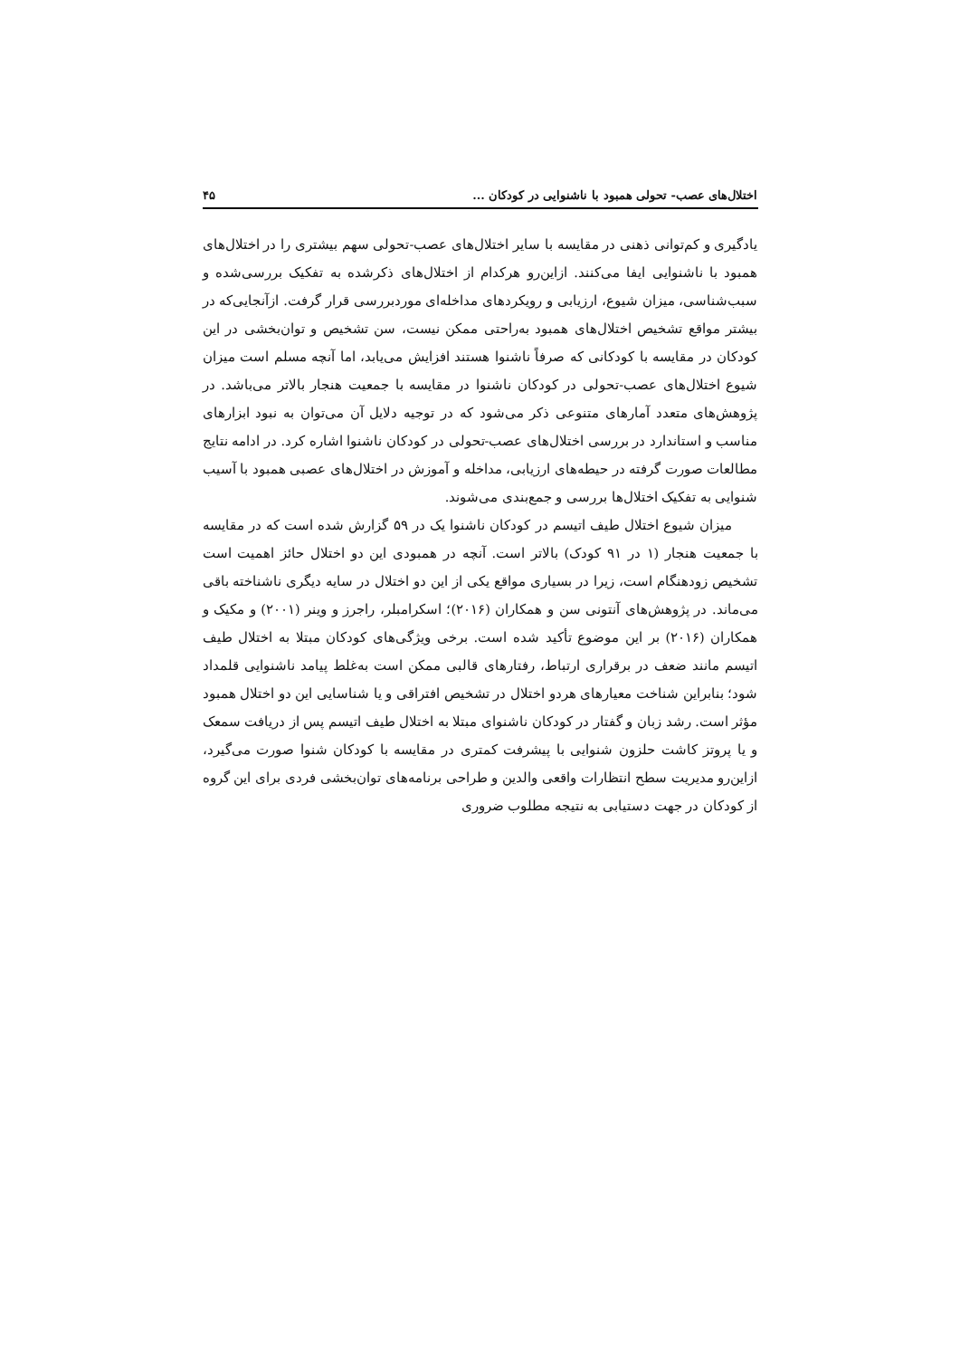اختلال‌های عصب- تحولی همبود با ناشنوایی در کودکان ... ۴۵
یادگیری و کم‌توانی ذهنی در مقایسه با سایر اختلال‌های عصب-تحولی سهم بیشتری را در اختلال‌های همبود با ناشنوایی ایفا می‌کنند. ازاین‌رو هرکدام از اختلال‌های ذکرشده به تفکیک بررسی‌شده و سبب‌شناسی، میزان شیوع، ارزیابی و رویکردهای مداخله‌ای موردبررسی قرار گرفت. ازآنجایی‌که در بیشتر مواقع تشخیص اختلال‌های همبود به‌راحتی ممکن نیست، سن تشخیص و توان‌بخشی در این کودکان در مقایسه با کودکانی که صرفاً ناشنوا هستند افزایش می‌یابد، اما آنچه مسلم است میزان شیوع اختلال‌های عصب-تحولی در کودکان ناشنوا در مقایسه با جمعیت هنجار بالاتر می‌باشد. در پژوهش‌های متعدد آمارهای متنوعی ذکر می‌شود که در توجیه دلایل آن می‌توان به نبود ابزارهای مناسب و استاندارد در بررسی اختلال‌های عصب-تحولی در کودکان ناشنوا اشاره کرد. در ادامه نتایج مطالعات صورت گرفته در حیطه‌های ارزیابی، مداخله و آموزش در اختلال‌های عصبی همبود با آسیب شنوایی به تفکیک اختلال‌ها بررسی و جمع‌بندی می‌شوند.
میزان شیوع اختلال طیف اتیسم در کودکان ناشنوا یک در ۵۹ گزارش شده است که در مقایسه با جمعیت هنجار (۱ در ۹۱ کودک) بالاتر است. آنچه در همبودی این دو اختلال حائز اهمیت است تشخیص زودهنگام است، زیرا در بسیاری مواقع یکی از این دو اختلال در سایه دیگری ناشناخته باقی می‌ماند. در پژوهش‌های آنتونی سن و همکاران (۲۰۱۶)؛ اسکرامبلر، راجرز و وینر (۲۰۰۱) و مکیک و همکاران (۲۰۱۶) بر این موضوع تأکید شده است. برخی ویژگی‌های کودکان مبتلا به اختلال طیف اتیسم مانند ضعف در برقراری ارتباط، رفتارهای قالبی ممکن است به‌غلط پیامد ناشنوایی قلمداد شود؛ بنابراین شناخت معیارهای هردو اختلال در تشخیص افتراقی و یا شناسایی این دو اختلال همبود مؤثر است. رشد زبان و گفتار در کودکان ناشنوای مبتلا به اختلال طیف اتیسم پس از دریافت سمعک و یا پروتز کاشت حلزون شنوایی با پیشرفت کمتری در مقایسه با کودکان شنوا صورت می‌گیرد، ازاین‌رو مدیریت سطح انتظارات واقعی والدین و طراحی برنامه‌های توان‌بخشی فردی برای این گروه از کودکان در جهت دستیابی به نتیجه مطلوب ضروری